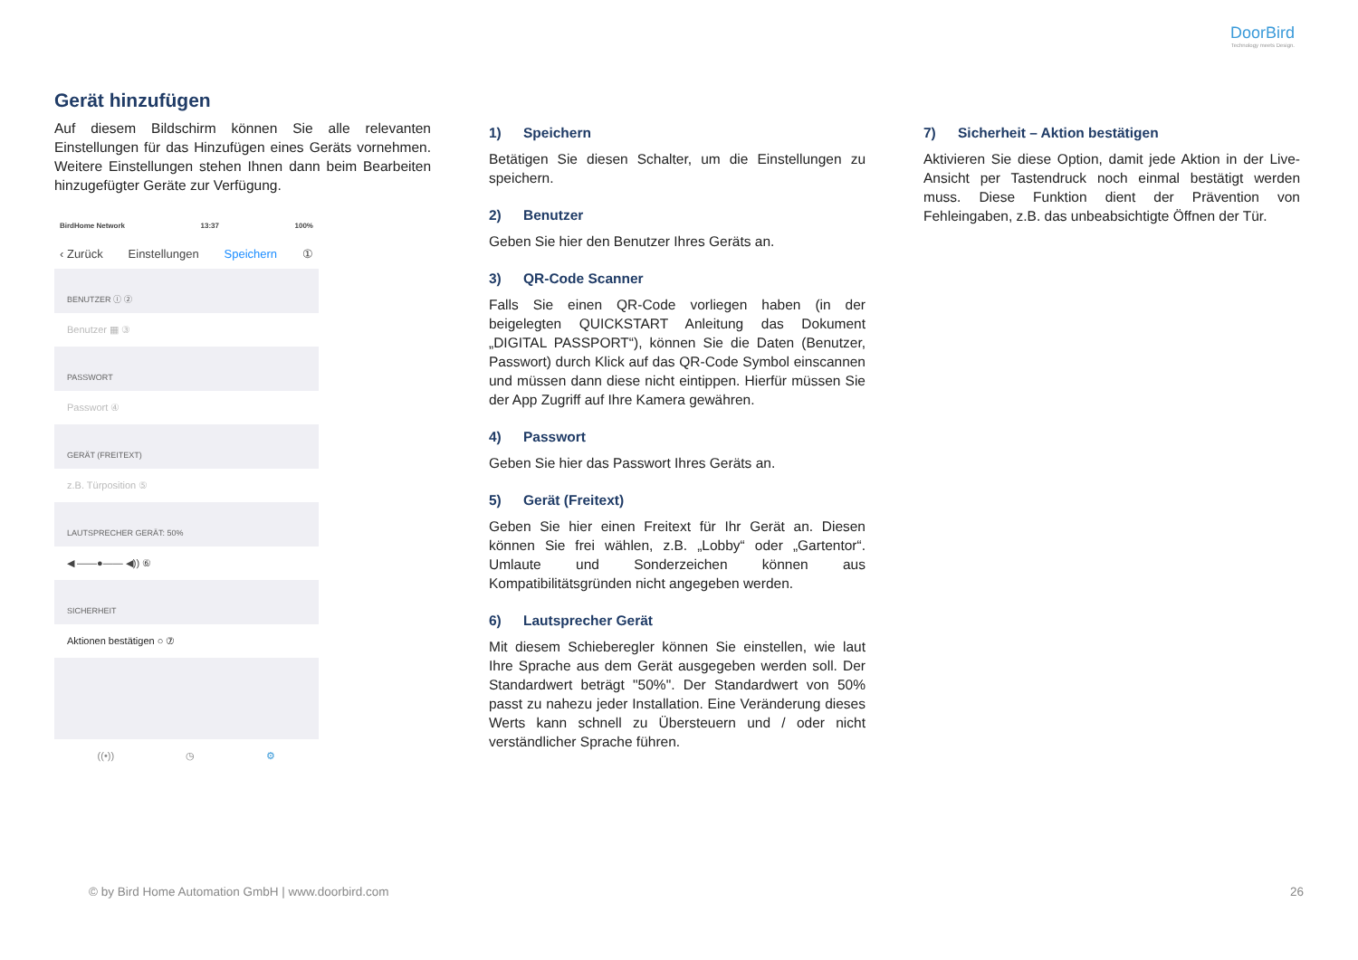DoorBird
Technology meets Design.
Gerät hinzufügen
Auf diesem Bildschirm können Sie alle relevanten Einstellungen für das Hinzufügen eines Geräts vornehmen. Weitere Einstellungen stehen Ihnen dann beim Bearbeiten hinzugefügter Geräte zur Verfügung.
BirdHome Network 13:37 100%
‹ Zurück Einstellungen Speichern ①
BENUTZER ⓘ ②
Benutzer ▦ ③
PASSWORT
Passwort ④
GERÄT (FREITEXT)
z.B. Türposition ⑤
LAUTSPRECHER GERÄT: 50%
◀ ——●—— ◀)) ⑥
SICHERHEIT
Aktionen bestätigen ○ ⑦
((•)) ◷ ⚙
1) Speichern
Betätigen Sie diesen Schalter, um die Einstellungen zu speichern.
2) Benutzer
Geben Sie hier den Benutzer Ihres Geräts an.
3) QR-Code Scanner
Falls Sie einen QR-Code vorliegen haben (in der beigelegten QUICKSTART Anleitung das Dokument „DIGITAL PASSPORT“), können Sie die Daten (Benutzer, Passwort) durch Klick auf das QR-Code Symbol einscannen und müssen dann diese nicht eintippen. Hierfür müssen Sie der App Zugriff auf Ihre Kamera gewähren.
4) Passwort
Geben Sie hier das Passwort Ihres Geräts an.
5) Gerät (Freitext)
Geben Sie hier einen Freitext für Ihr Gerät an. Diesen können Sie frei wählen, z.B. „Lobby“ oder „Gartentor“. Umlaute und Sonderzeichen können aus Kompatibilitätsgründen nicht angegeben werden.
6) Lautsprecher Gerät
Mit diesem Schieberegler können Sie einstellen, wie laut Ihre Sprache aus dem Gerät ausgegeben werden soll. Der Standardwert beträgt "50%". Der Standardwert von 50% passt zu nahezu jeder Installation. Eine Veränderung dieses Werts kann schnell zu Übersteuern und / oder nicht verständlicher Sprache führen.
7) Sicherheit – Aktion bestätigen
Aktivieren Sie diese Option, damit jede Aktion in der Live-Ansicht per Tastendruck noch einmal bestätigt werden muss. Diese Funktion dient der Prävention von Fehleingaben, z.B. das unbeabsichtigte Öffnen der Tür.
© by Bird Home Automation GmbH | www.doorbird.com 26